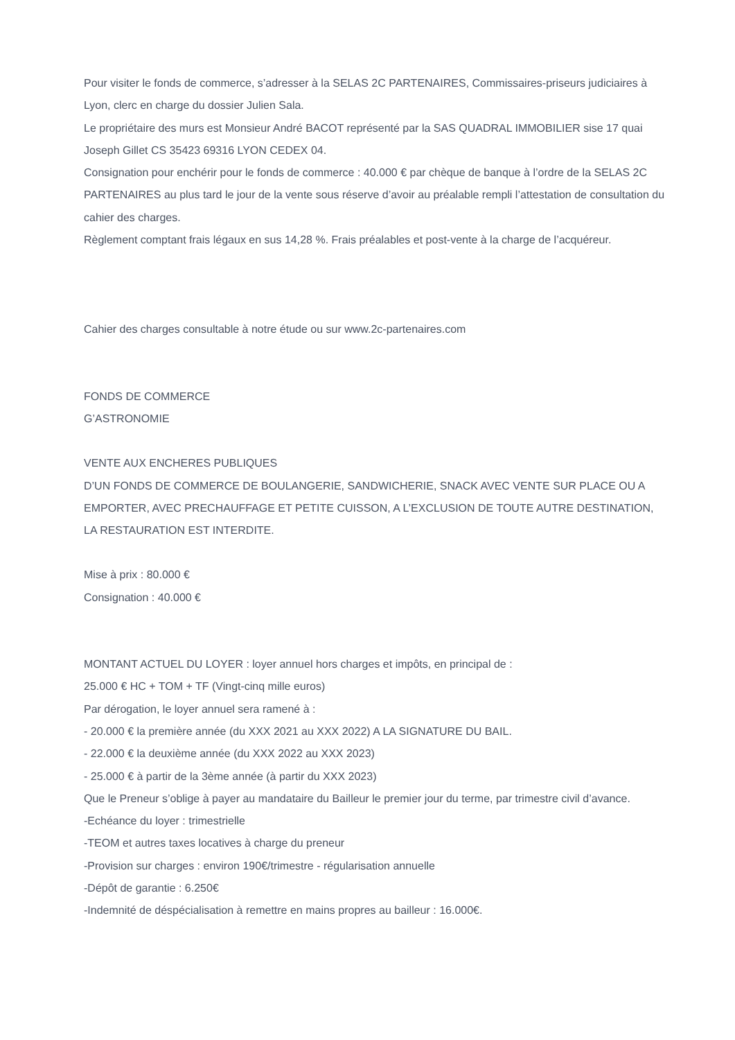Pour visiter le fonds de commerce, s’adresser à la SELAS 2C PARTENAIRES, Commissaires-priseurs judiciaires à Lyon, clerc en charge du dossier Julien Sala.
Le propriétaire des murs est Monsieur André BACOT représenté par la SAS QUADRAL IMMOBILIER sise 17 quai Joseph Gillet CS 35423 69316 LYON CEDEX 04.
Consignation pour enchérir pour le fonds de commerce : 40.000 € par chèque de banque à l’ordre de la SELAS 2C PARTENAIRES au plus tard le jour de la vente sous réserve d’avoir au préalable rempli l’attestation de consultation du cahier des charges.
Règlement comptant frais légaux en sus 14,28 %. Frais préalables et post-vente à la charge de l’acquéreur.
Cahier des charges consultable à notre étude ou sur www.2c-partenaires.com
FONDS DE COMMERCE
G’ASTRONOMIE
VENTE AUX ENCHERES PUBLIQUES
D’UN FONDS DE COMMERCE DE BOULANGERIE, SANDWICHERIE, SNACK AVEC VENTE SUR PLACE OU A EMPORTER, AVEC PRECHAUFFAGE ET PETITE CUISSON, A L’EXCLUSION DE TOUTE AUTRE DESTINATION, LA RESTAURATION EST INTERDITE.
Mise à prix : 80.000 €
Consignation : 40.000 €
MONTANT ACTUEL DU LOYER : loyer annuel hors charges et impôts, en principal de :
25.000 € HC + TOM + TF (Vingt-cinq mille euros)
Par dérogation, le loyer annuel sera ramené à :
- 20.000 € la première année (du XXX 2021 au XXX 2022) A LA SIGNATURE DU BAIL.
- 22.000 € la deuxième année (du XXX 2022 au XXX 2023)
- 25.000 € à partir de la 3ème année (à partir du XXX 2023)
Que le Preneur s’oblige à payer au mandataire du Bailleur le premier jour du terme, par trimestre civil d’avance.
-Echéance du loyer : trimestrielle
-TEOM et autres taxes locatives à charge du preneur
-Provision sur charges : environ 190€/trimestre - régularisation annuelle
-Dépôt de garantie : 6.250€
-Indemnité de déspécialisation à remettre en mains propres au bailleur : 16.000€.